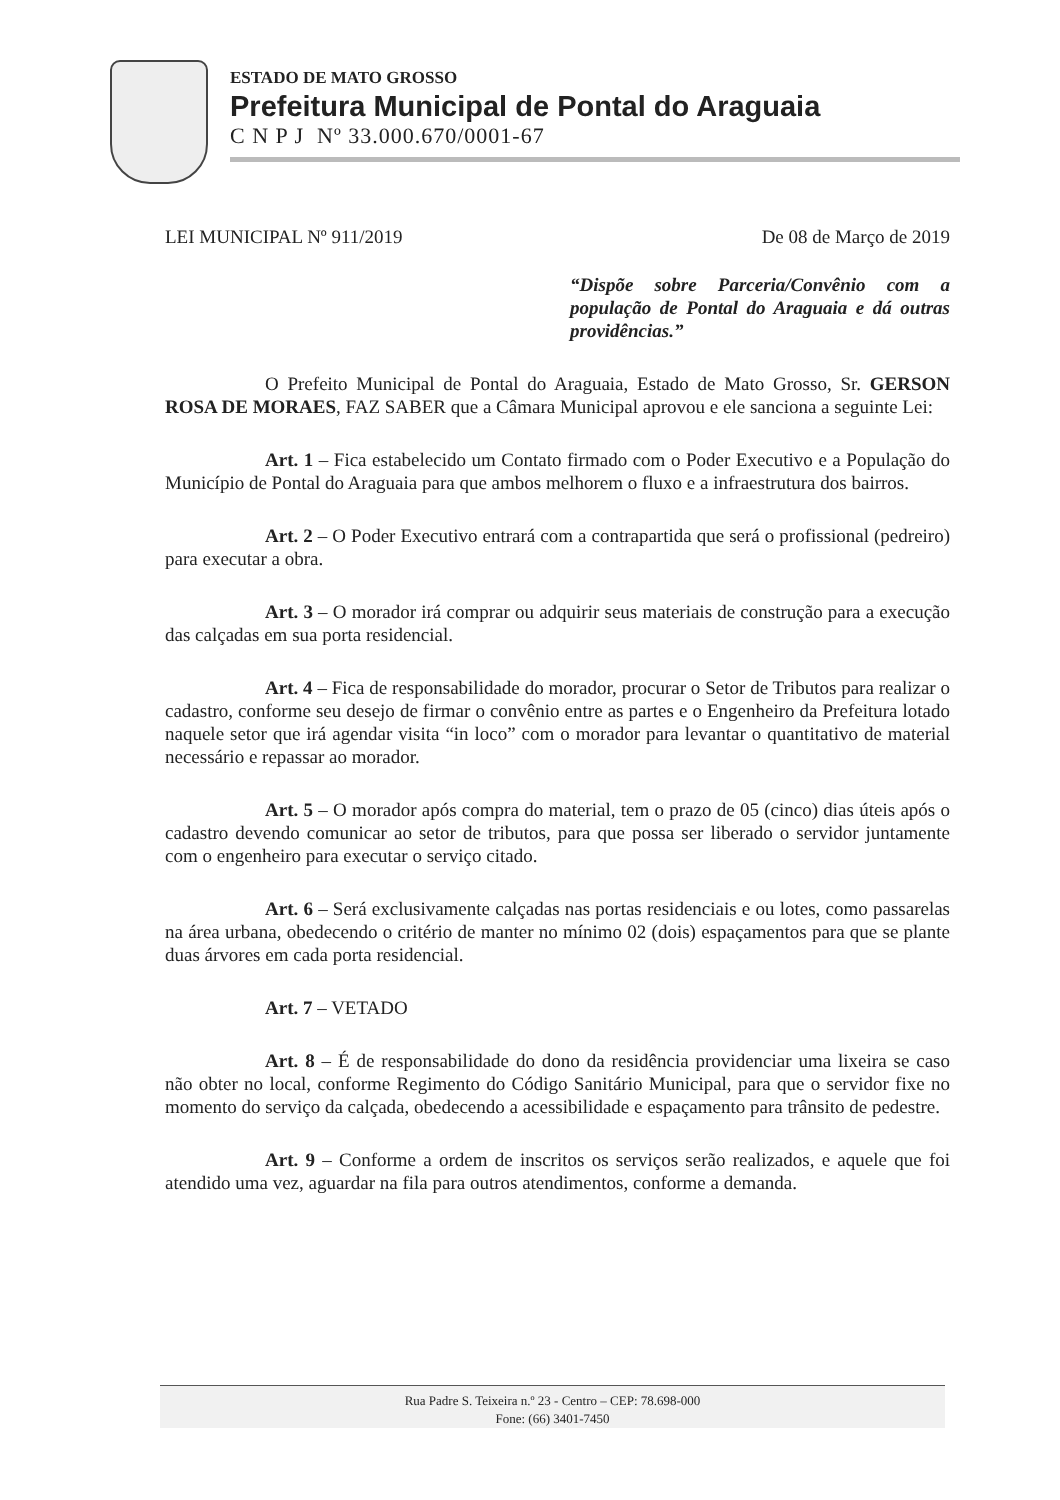ESTADO DE MATO GROSSO
Prefeitura Municipal de Pontal do Araguaia
C N P J Nº 33.000.670/0001-67
LEI MUNICIPAL Nº 911/2019 De 08 de Março de 2019
“Dispõe sobre Parceria/Convênio com a população de Pontal do Araguaia e dá outras providências.”
O Prefeito Municipal de Pontal do Araguaia, Estado de Mato Grosso, Sr. GERSON ROSA DE MORAES, FAZ SABER que a Câmara Municipal aprovou e ele sanciona a seguinte Lei:
Art. 1 – Fica estabelecido um Contato firmado com o Poder Executivo e a População do Município de Pontal do Araguaia para que ambos melhorem o fluxo e a infraestrutura dos bairros.
Art. 2 – O Poder Executivo entrará com a contrapartida que será o profissional (pedreiro) para executar a obra.
Art. 3 – O morador irá comprar ou adquirir seus materiais de construção para a execução das calçadas em sua porta residencial.
Art. 4 – Fica de responsabilidade do morador, procurar o Setor de Tributos para realizar o cadastro, conforme seu desejo de firmar o convênio entre as partes e o Engenheiro da Prefeitura lotado naquele setor que irá agendar visita “in loco” com o morador para levantar o quantitativo de material necessário e repassar ao morador.
Art. 5 – O morador após compra do material, tem o prazo de 05 (cinco) dias úteis após o cadastro devendo comunicar ao setor de tributos, para que possa ser liberado o servidor juntamente com o engenheiro para executar o serviço citado.
Art. 6 – Será exclusivamente calçadas nas portas residenciais e ou lotes, como passarelas na área urbana, obedecendo o critério de manter no mínimo 02 (dois) espaçamentos para que se plante duas árvores em cada porta residencial.
Art. 7 – VETADO
Art. 8 – É de responsabilidade do dono da residência providenciar uma lixeira se caso não obter no local, conforme Regimento do Código Sanitário Municipal, para que o servidor fixe no momento do serviço da calçada, obedecendo a acessibilidade e espaçamento para trânsito de pedestre.
Art. 9 – Conforme a ordem de inscritos os serviços serão realizados, e aquele que foi atendido uma vez, aguardar na fila para outros atendimentos, conforme a demanda.
Rua Padre S. Teixeira n.º 23 - Centro – CEP: 78.698-000
Fone: (66) 3401-7450